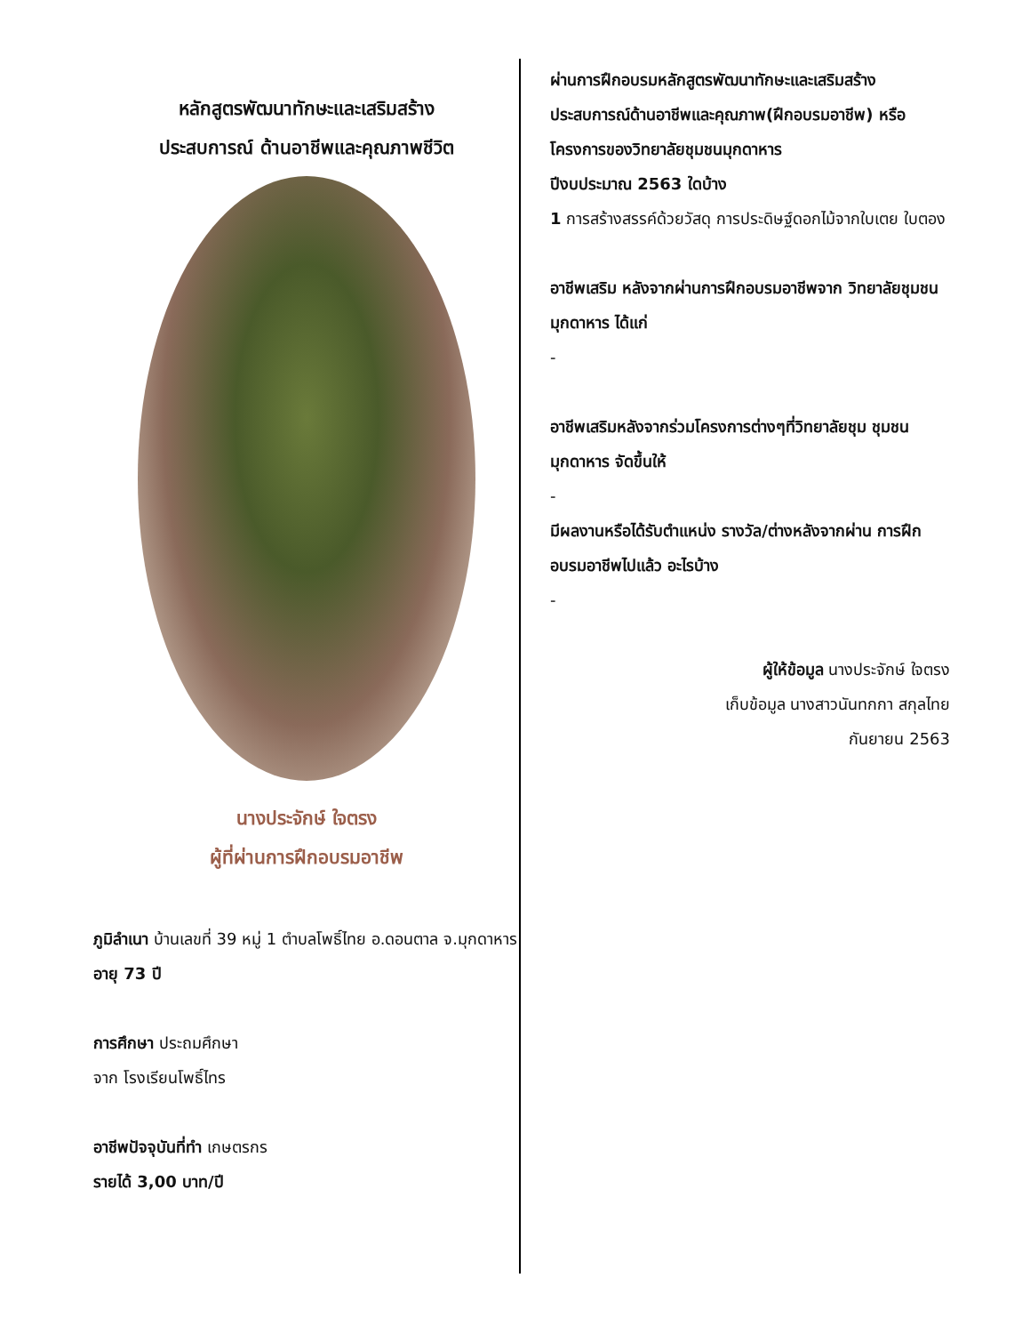หลักสูตรพัฒนาทักษะและเสริมสร้าง
ประสบการณ์ ด้านอาชีพและคุณภาพชีวิต
นางประจักษ์ ใจตรง
ผู้ที่ผ่านการฝึกอบรมอาชีพ
ภูมิลำเนา บ้านเลขที่ 39 หมู่ 1 ตำบลโพธิ์ไทย อ.ดอนตาล จ.มุกดาหาร
อายุ 73 ปี
การศึกษา ประถมศึกษา
จาก โรงเรียนโพธิ์ไทร
อาชีพปัจจุบันที่ทำ เกษตรกร
รายได้ 3,00 บาท/ปี
ผ่านการฝึกอบรมหลักสูตรพัฒนาทักษะและเสริมสร้างประสบการณ์ด้านอาชีพและคุณภาพ(ฝึกอบรมอาชีพ) หรือโครงการของวิทยาลัยชุมชนมุกดาหาร
ปีงบประมาณ 2563 ใดบ้าง
1 การสร้างสรรค์ด้วยวัสดุ การประดิษฐ์ดอกไม้จากใบเตย ใบตอง
อาชีพเสริม หลังจากผ่านการฝึกอบรมอาชีพจาก วิทยาลัยชุมชนมุกดาหาร ได้แก่
-
อาชีพเสริมหลังจากร่วมโครงการต่างๆที่วิทยาลัยชุม ชุมชนมุกดาหาร จัดขึ้นให้
-
มีผลงานหรือได้รับตำแหน่ง รางวัล/ต่างหลังจากผ่าน การฝึกอบรมอาชีพไปแล้ว อะไรบ้าง
-
ผู้ให้ข้อมูล นางประจักษ์ ใจตรง
เก็บข้อมูล นางสาวนันทกกา สกุลไทย
กันยายน 2563